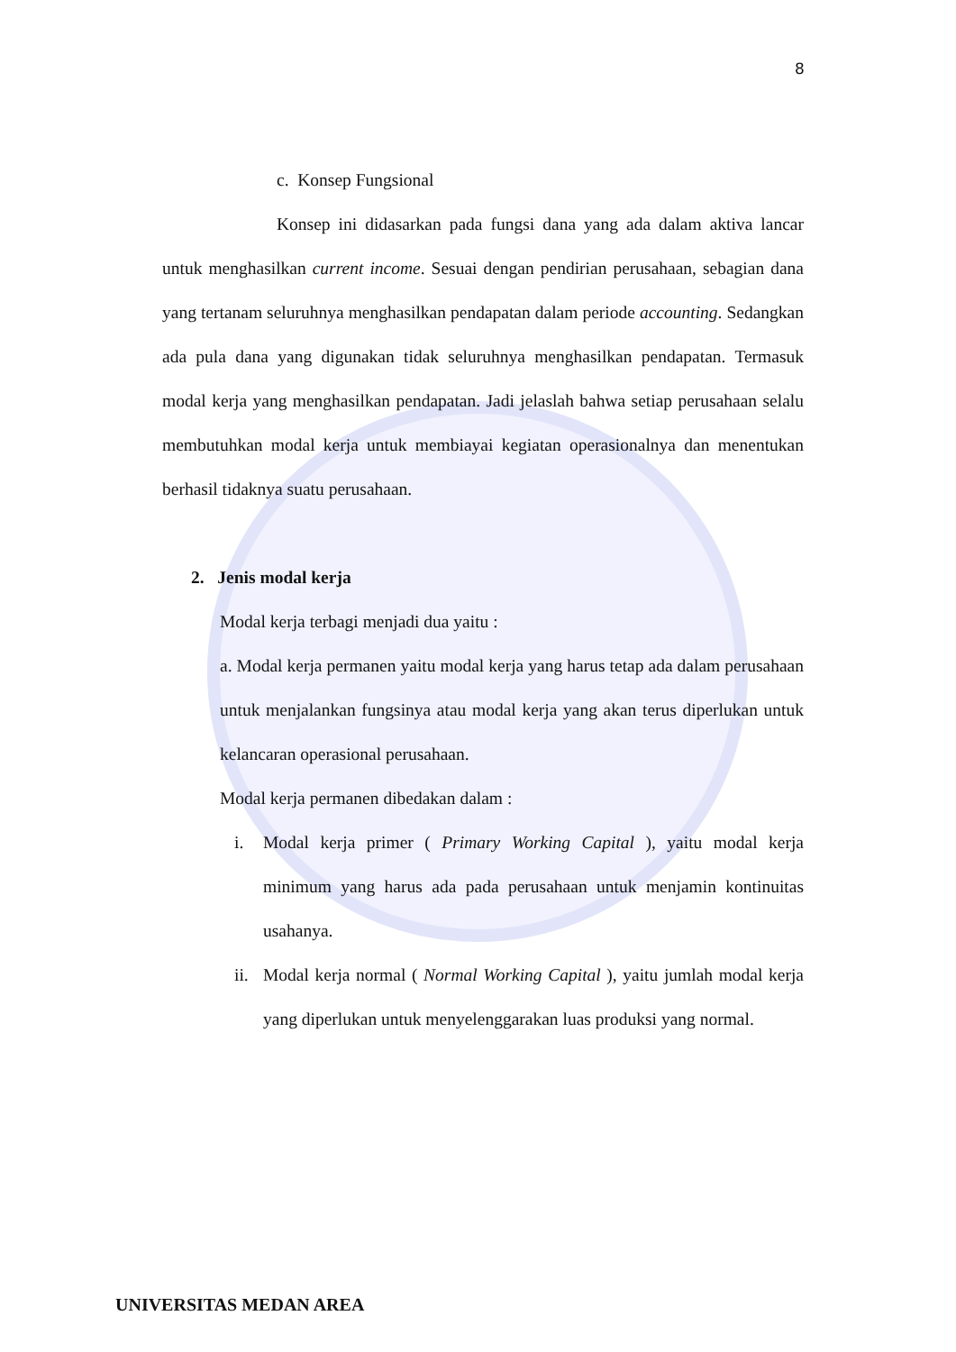8
c. Konsep Fungsional
Konsep ini didasarkan pada fungsi dana yang ada dalam aktiva lancar untuk menghasilkan current income. Sesuai dengan pendirian perusahaan, sebagian dana yang tertanam seluruhnya menghasilkan pendapatan dalam periode accounting. Sedangkan ada pula dana yang digunakan tidak seluruhnya menghasilkan pendapatan. Termasuk modal kerja yang menghasilkan pendapatan. Jadi jelaslah bahwa setiap perusahaan selalu membutuhkan modal kerja untuk membiayai kegiatan operasionalnya dan menentukan berhasil tidaknya suatu perusahaan.
2. Jenis modal kerja
Modal kerja terbagi menjadi dua yaitu :
a. Modal kerja permanen yaitu modal kerja yang harus tetap ada dalam perusahaan untuk menjalankan fungsinya atau modal kerja yang akan terus diperlukan untuk kelancaran operasional perusahaan.
Modal kerja permanen dibedakan dalam :
i. Modal kerja primer ( Primary Working Capital ), yaitu modal kerja minimum yang harus ada pada perusahaan untuk menjamin kontinuitas usahanya.
ii. Modal kerja normal ( Normal Working Capital ), yaitu jumlah modal kerja yang diperlukan untuk menyelenggarakan luas produksi yang normal.
UNIVERSITAS MEDAN AREA